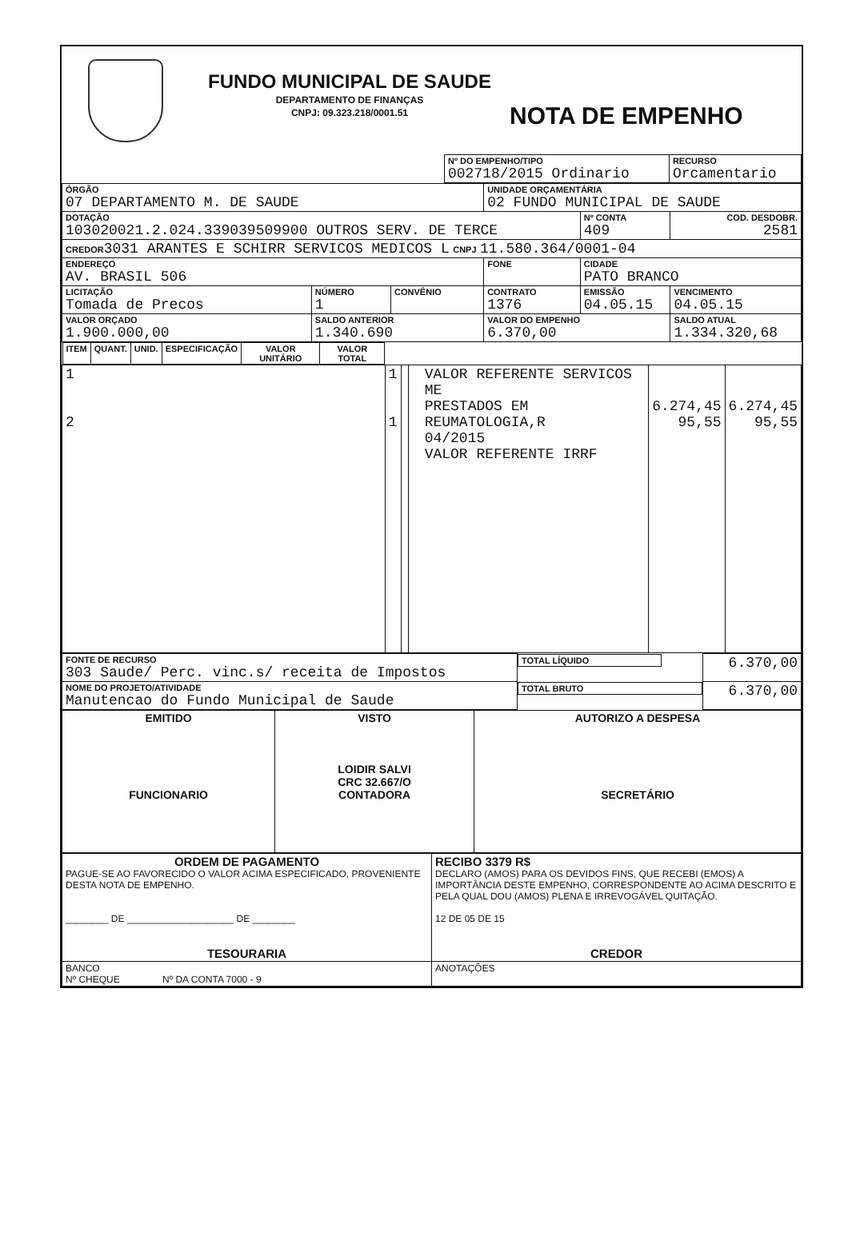FUNDO MUNICIPAL DE SAUDE
DEPARTAMENTO DE FINANÇAS
CNPJ: 09.323.218/0001.51
NOTA DE EMPENHO
| | Nº DO EMPENHO/TIPO 002718/2015 Ordinario | RECURSO Orcamentario |
| ÓRGÃO 07 DEPARTAMENTO M. DE SAUDE | | | UNIDADE ORÇAMENTÁRIA 02 FUNDO MUNICIPAL DE SAUDE | | |
| DOTAÇÃO 103020021.2.024.339039509900 OUTROS SERV. DE TERCE | | | | Nº CONTA 409 | COD. DESDOBR. 2581 |
| CREDOR 3031 ARANTES E SCHIRR SERVICOS MEDICOS L CNPJ 11.580.364/0001-04 | | | | | |
| ENDEREÇO AV. BRASIL 506 | | | FONE | CIDADE PATO BRANCO | |
| LICITAÇÃO Tomada de Precos | NÚMERO 1 | CONVÊNIO | CONTRATO 1376 | EMISSÃO 04.05.15 | VENCIMENTO 04.05.15 |
| VALOR ORÇADO 1.900.000,00 | SALDO ANTERIOR 1.340.690 | | VALOR DO EMPENHO 6.370,00 | | SALDO ATUAL 1.334.320,68 |
| ITEM | QUANT. | UNID. | ESPECIFICAÇÃO | VALOR UNITÁRIO | VALOR TOTAL |
| --- | --- | --- | --- | --- | --- |
| 1 2 | 1 1 | | VALOR REFERENTE SERVICOS ME PRESTADOS EM REUMATOLOGIA,R 04/2015 VALOR REFERENTE IRRF | 6.274,45 95,55 | 6.274,45 95,55 |
| FONTE DE RECURSO 303 Saude/ Perc. vinc.s/ receita de Impostos | TOTAL LÍQUIDO | 6.370,00 |
| NOME DO PROJETO/ATIVIDADE Manutencao do Fundo Municipal de Saude | TOTAL BRUTO | 6.370,00 |
| EMITIDO FUNCIONARIO | VISTO LOIDIR SALVI CRC 32.667/O CONTADORA | AUTORIZO A DESPESA SECRETÁRIO |
| ORDEM DE PAGAMENTO PAGUE-SE AO FAVORECIDO O VALOR ACIMA ESPECIFICADO, PROVENIENTE DESTA NOTA DE EMPENHO. ________ DE ____________________ DE ________ TESOURARIA | RECIBO 3379 R$ DECLARO (AMOS) PARA OS DEVIDOS FINS, QUE RECEBI (EMOS) A IMPORTÂNCIA DESTE EMPENHO, CORRESPONDENTE AO ACIMA DESCRITO E PELA QUAL DOU (AMOS) PLENA E IRREVOGÁVEL QUITAÇÃO. 12 DE 05 DE 15 CREDOR |
| BANCO Nº CHEQUE Nº DA CONTA 7000 - 9 | ANOTAÇÕES |